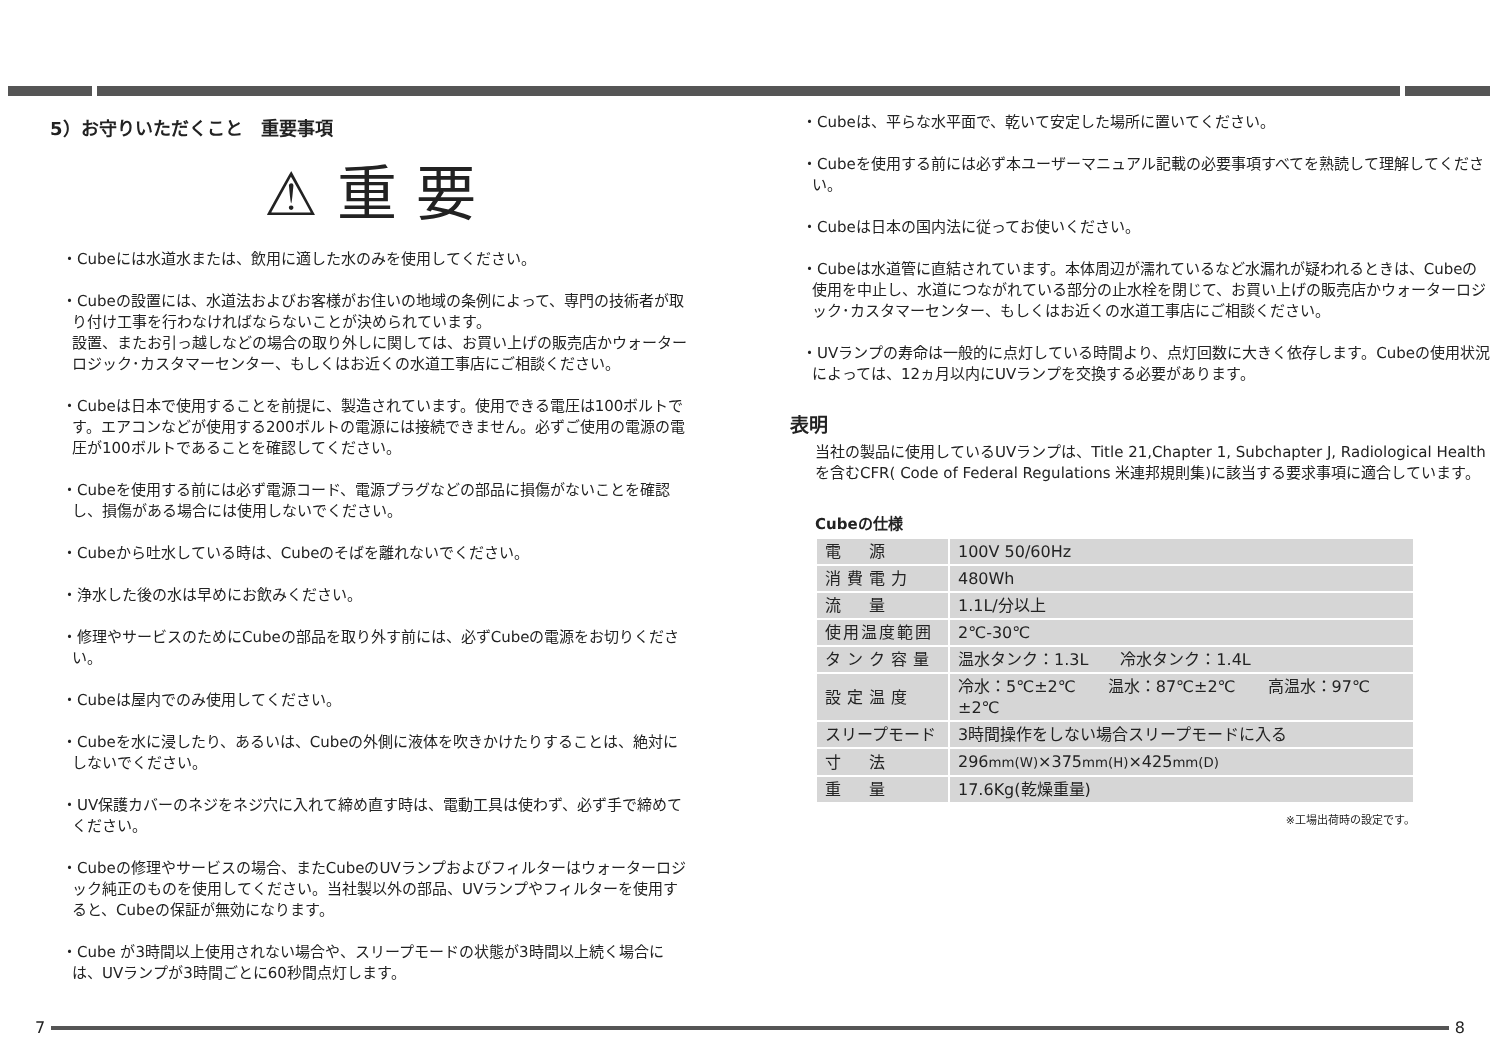5）お守りいただくこと　重要事項
⚠ 重 要
・Cubeには水道水または、飲用に適した水のみを使用してください。
・Cubeの設置には、水道法およびお客様がお住いの地域の条例によって、専門の技術者が取り付け工事を行わなければならないことが決められています。
設置、またお引っ越しなどの場合の取り外しに関しては、お買い上げの販売店かウォーターロジック･カスタマーセンター、もしくはお近くの水道工事店にご相談ください。
・Cubeは日本で使用することを前提に、製造されています。使用できる電圧は100ボルトです。エアコンなどが使用する200ボルトの電源には接続できません。必ずご使用の電源の電圧が100ボルトであることを確認してください。
・Cubeを使用する前には必ず電源コード、電源プラグなどの部品に損傷がないことを確認し、損傷がある場合には使用しないでください。
・Cubeから吐水している時は、Cubeのそばを離れないでください。
・浄水した後の水は早めにお飲みください。
・修理やサービスのためにCubeの部品を取り外す前には、必ずCubeの電源をお切りください。
・Cubeは屋内でのみ使用してください。
・Cubeを水に浸したり、あるいは、Cubeの外側に液体を吹きかけたりすることは、絶対にしないでください。
・UV保護カバーのネジをネジ穴に入れて締め直す時は、電動工具は使わず、必ず手で締めてください。
・Cubeの修理やサービスの場合、またCubeのUVランプおよびフィルターはウォーターロジック純正のものを使用してください。当社製以外の部品、UVランプやフィルターを使用すると、Cubeの保証が無効になります。
・Cube が3時間以上使用されない場合や、スリープモードの状態が3時間以上続く場合には、UVランプが3時間ごとに60秒間点灯します。
・Cubeは、平らな水平面で、乾いて安定した場所に置いてください。
・Cubeを使用する前には必ず本ユーザーマニュアル記載の必要事項すべてを熟読して理解してください。
・Cubeは日本の国内法に従ってお使いください。
・Cubeは水道管に直結されています。本体周辺が濡れているなど水漏れが疑われるときは、Cubeの使用を中止し、水道につながれている部分の止水栓を閉じて、お買い上げの販売店かウォーターロジック･カスタマーセンター、もしくはお近くの水道工事店にご相談ください。
・UVランプの寿命は一般的に点灯している時間より、点灯回数に大きく依存します。Cubeの使用状況によっては、12ヵ月以内にUVランプを交換する必要があります。
表明
当社の製品に使用しているUVランプは、Title 21,Chapter 1, Subchapter J, Radiological Healthを含むCFR( Code of Federal Regulations 米連邦規則集)に該当する要求事項に適合しています。
Cubeの仕様
| 電 源 | 100V 50/60Hz |
| 消費電力 | 480Wh |
| 流 量 | 1.1L/分以上 |
| 使用温度範囲 | 2℃-30℃ |
| タンク容量 | 温水タンク：1.3L 冷水タンク：1.4L |
| 設定温度 | 冷水：5℃±2℃ 温水：87℃±2℃ 高温水：97℃±2℃ |
| スリープモード | 3時間操作をしない場合スリープモードに入る |
| 寸 法 | 296 mm(W) ×375 mm(H) ×425 mm(D) |
| 重 量 | 17.6Kg(乾燥重量) |
※工場出荷時の設定です。
7 8